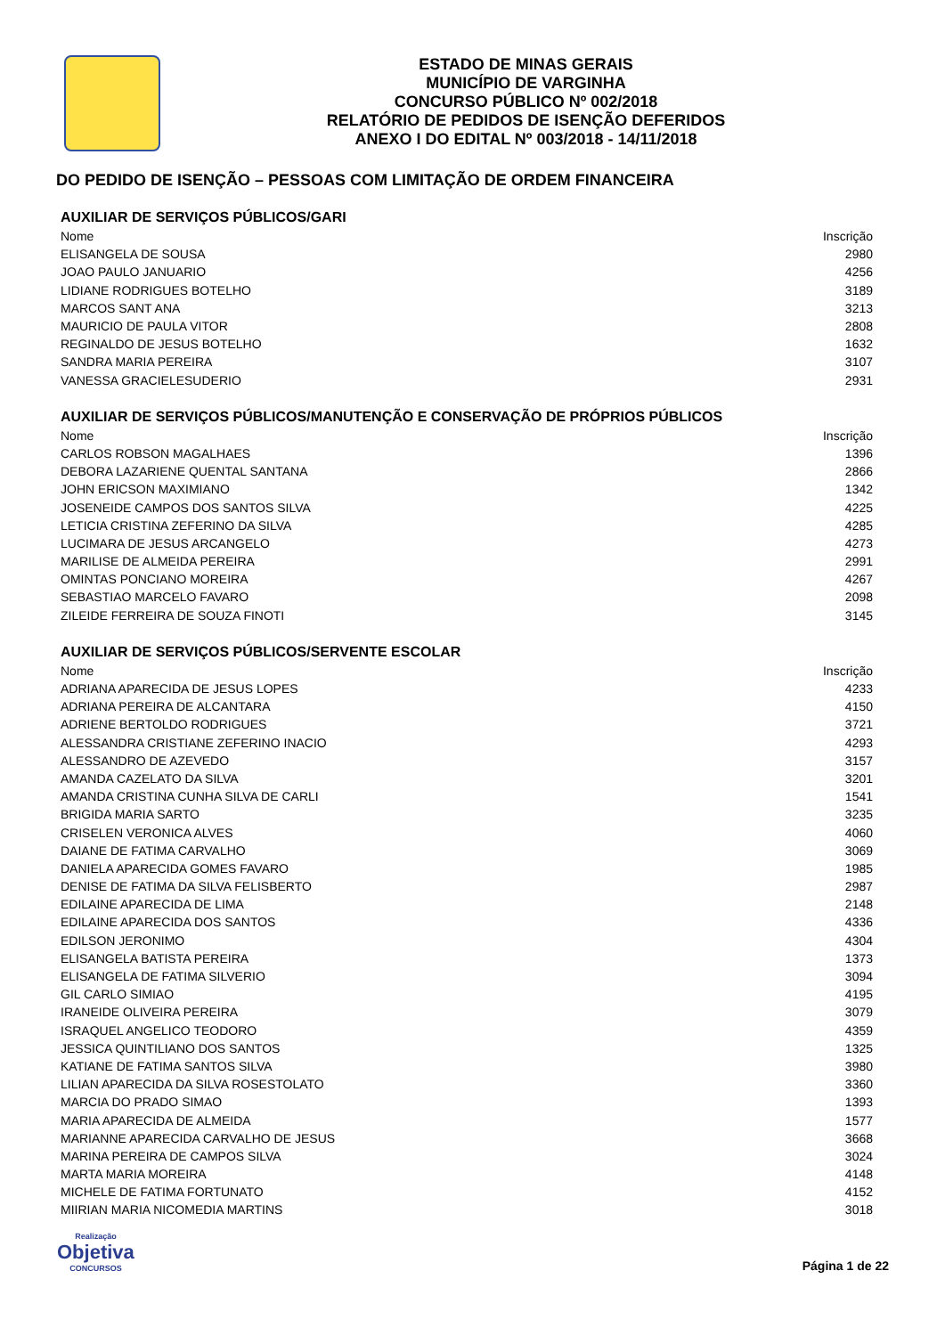ESTADO DE MINAS GERAIS
MUNICÍPIO DE VARGINHA
CONCURSO PÚBLICO Nº 002/2018
RELATÓRIO DE PEDIDOS DE ISENÇÃO DEFERIDOS
ANEXO I DO EDITAL Nº 003/2018 - 14/11/2018
DO PEDIDO DE ISENÇÃO – PESSOAS COM LIMITAÇÃO DE ORDEM FINANCEIRA
AUXILIAR DE SERVIÇOS PÚBLICOS/GARI
| Nome | Inscrição |
| --- | --- |
| ELISANGELA DE SOUSA | 2980 |
| JOAO PAULO JANUARIO | 4256 |
| LIDIANE RODRIGUES BOTELHO | 3189 |
| MARCOS SANT ANA | 3213 |
| MAURICIO DE PAULA VITOR | 2808 |
| REGINALDO DE JESUS BOTELHO | 1632 |
| SANDRA MARIA PEREIRA | 3107 |
| VANESSA GRACIELESUDERIO | 2931 |
AUXILIAR DE SERVIÇOS PÚBLICOS/MANUTENÇÃO E CONSERVAÇÃO DE PRÓPRIOS PÚBLICOS
| Nome | Inscrição |
| --- | --- |
| CARLOS ROBSON MAGALHAES | 1396 |
| DEBORA LAZARIENE QUENTAL SANTANA | 2866 |
| JOHN ERICSON MAXIMIANO | 1342 |
| JOSENEIDE CAMPOS DOS SANTOS SILVA | 4225 |
| LETICIA CRISTINA ZEFERINO DA SILVA | 4285 |
| LUCIMARA DE JESUS ARCANGELO | 4273 |
| MARILISE DE ALMEIDA PEREIRA | 2991 |
| OMINTAS PONCIANO MOREIRA | 4267 |
| SEBASTIAO MARCELO FAVARO | 2098 |
| ZILEIDE FERREIRA DE SOUZA FINOTI | 3145 |
AUXILIAR DE SERVIÇOS PÚBLICOS/SERVENTE ESCOLAR
| Nome | Inscrição |
| --- | --- |
| ADRIANA APARECIDA DE JESUS LOPES | 4233 |
| ADRIANA PEREIRA DE ALCANTARA | 4150 |
| ADRIENE BERTOLDO RODRIGUES | 3721 |
| ALESSANDRA CRISTIANE ZEFERINO INACIO | 4293 |
| ALESSANDRO DE AZEVEDO | 3157 |
| AMANDA CAZELATO DA SILVA | 3201 |
| AMANDA CRISTINA CUNHA SILVA DE CARLI | 1541 |
| BRIGIDA MARIA SARTO | 3235 |
| CRISELEN VERONICA ALVES | 4060 |
| DAIANE DE FATIMA CARVALHO | 3069 |
| DANIELA APARECIDA GOMES FAVARO | 1985 |
| DENISE DE FATIMA DA SILVA FELISBERTO | 2987 |
| EDILAINE APARECIDA DE LIMA | 2148 |
| EDILAINE APARECIDA DOS SANTOS | 4336 |
| EDILSON JERONIMO | 4304 |
| ELISANGELA BATISTA PEREIRA | 1373 |
| ELISANGELA DE FATIMA SILVERIO | 3094 |
| GIL CARLO SIMIAO | 4195 |
| IRANEIDE OLIVEIRA PEREIRA | 3079 |
| ISRAQUEL ANGELICO TEODORO | 4359 |
| JESSICA QUINTILIANO DOS SANTOS | 1325 |
| KATIANE DE FATIMA SANTOS SILVA | 3980 |
| LILIAN APARECIDA DA SILVA ROSESTOLATO | 3360 |
| MARCIA DO PRADO SIMAO | 1393 |
| MARIA APARECIDA DE ALMEIDA | 1577 |
| MARIANNE APARECIDA CARVALHO DE JESUS | 3668 |
| MARINA PEREIRA DE CAMPOS SILVA | 3024 |
| MARTA MARIA MOREIRA | 4148 |
| MICHELE DE FATIMA FORTUNATO | 4152 |
| MIIRIAN MARIA NICOMEDIA MARTINS | 3018 |
Realização
Objetiva
CONCURSOS
Página 1 de 22